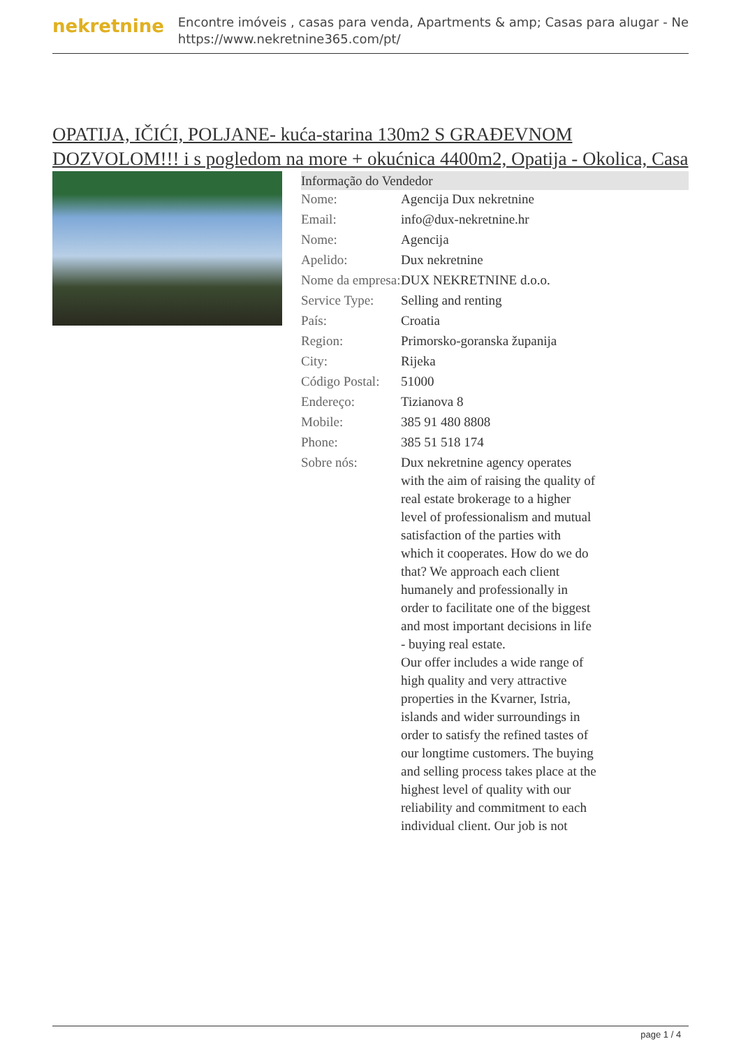nekretnine
Encontre imóveis , casas para venda, Apartments & amp; Casas para alugar - Ne
https://www.nekretnine365.com/pt/
OPATIJA, IČIĆI, POLJANE- kuća-starina 130m2 S GRAĐEVNOM DOZVOLOM!!! i s pogledom na more + okućnica 4400m2, Opatija - Okolica, Casa
Informação do Vendedor
| Nome: | Agencija Dux nekretnine |
| Email: | info@dux-nekretnine.hr |
| Nome: | Agencija |
| Apelido: | Dux nekretnine |
| Nome da empresa: | DUX NEKRETNINE d.o.o. |
| Service Type: | Selling and renting |
| País: | Croatia |
| Region: | Primorsko-goranska županija |
| City: | Rijeka |
| Código Postal: | 51000 |
| Endereço: | Tizianova 8 |
| Mobile: | 385 91 480 8808 |
| Phone: | 385 51 518 174 |
| Sobre nós: | Dux nekretnine agency operates with the aim of raising the quality of real estate brokerage to a higher level of professionalism and mutual satisfaction of the parties with which it cooperates. How do we do that? We approach each client humanely and professionally in order to facilitate one of the biggest and most important decisions in life - buying real estate. Our offer includes a wide range of high quality and very attractive properties in the Kvarner, Istria, islands and wider surroundings in order to satisfy the refined tastes of our longtime customers. The buying and selling process takes place at the highest level of quality with our reliability and commitment to each individual client. Our job is not |
page 1 / 4